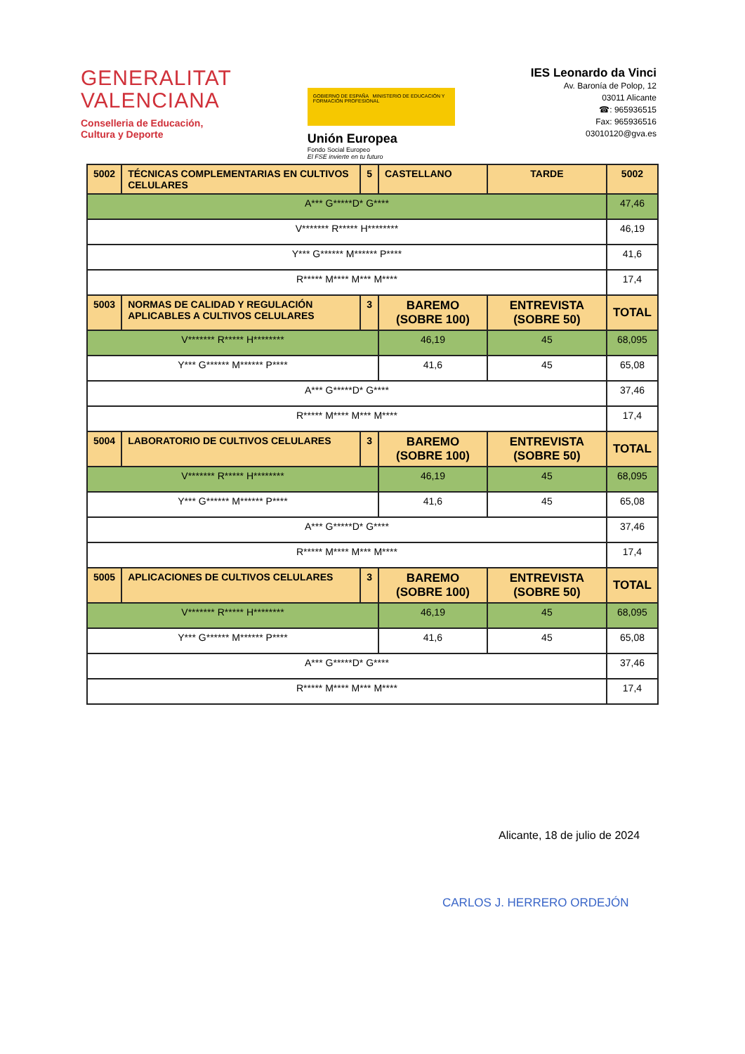GENERALITAT
VALENCIANA
Conselleria de Educación,
Cultura y Deporte
GOBIERNO DE ESPAÑA MINISTERIO DE EDUCACIÓN Y FORMACIÓN PROFESIONAL
Unión Europea
Fondo Social Europeo
El FSE invierte en tu futuro
IES Leonardo da Vinci
Av. Baronía de Polop, 12
03011 Alicante
☎: 965936515
Fax: 965936516
03010120@gva.es
| 5002 | TÉCNICAS COMPLEMENTARIAS EN CULTIVOS CELULARES | 5 | CASTELLANO | TARDE | 5002 |
| A*** G*****D* G**** | | | | | 47,46 |
| V******* R***** H******** | | | | | 46,19 |
| Y*** G****** M****** P**** | | | | | 41,6 |
| R***** M**** M*** M**** | | | | | 17,4 |
| 5003 | NORMAS DE CALIDAD Y REGULACIÓN APLICABLES A CULTIVOS CELULARES | 3 | BAREMO (SOBRE 100) | ENTREVISTA (SOBRE 50) | TOTAL |
| V******* R***** H******** | | | 46,19 | 45 | 68,095 |
| Y*** G****** M****** P**** | | | 41,6 | 45 | 65,08 |
| A*** G*****D* G**** | | | | | 37,46 |
| R***** M**** M*** M**** | | | | | 17,4 |
| 5004 | LABORATORIO DE CULTIVOS CELULARES | 3 | BAREMO (SOBRE 100) | ENTREVISTA (SOBRE 50) | TOTAL |
| V******* R***** H******** | | | 46,19 | 45 | 68,095 |
| Y*** G****** M****** P**** | | | 41,6 | 45 | 65,08 |
| A*** G*****D* G**** | | | | | 37,46 |
| R***** M**** M*** M**** | | | | | 17,4 |
| 5005 | APLICACIONES DE CULTIVOS CELULARES | 3 | BAREMO (SOBRE 100) | ENTREVISTA (SOBRE 50) | TOTAL |
| V******* R***** H******** | | | 46,19 | 45 | 68,095 |
| Y*** G****** M****** P**** | | | 41,6 | 45 | 65,08 |
| A*** G*****D* G**** | | | | | 37,46 |
| R***** M**** M*** M**** | | | | | 17,4 |
Alicante, 18 de julio de 2024
CARLOS J. HERRERO ORDEJÓN